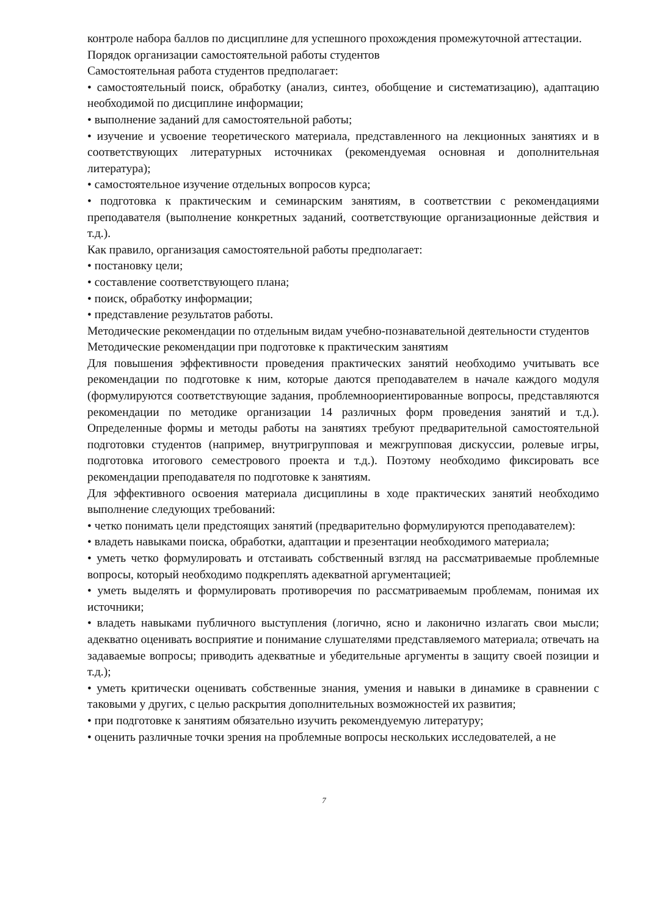контроле набора баллов по дисциплине для успешного прохождения промежуточной аттестации.
Порядок организации самостоятельной работы студентов
Самостоятельная работа студентов предполагает:
• самостоятельный поиск, обработку (анализ, синтез, обобщение и систематизацию), адаптацию необходимой по дисциплине информации;
• выполнение заданий для самостоятельной работы;
• изучение и усвоение теоретического материала, представленного на лекционных занятиях и в соответствующих литературных источниках (рекомендуемая основная и дополнительная литература);
• самостоятельное изучение отдельных вопросов курса;
• подготовка к практическим и семинарским занятиям, в соответствии с рекомендациями преподавателя (выполнение конкретных заданий, соответствующие организационные действия и т.д.).
Как правило, организация самостоятельной работы предполагает:
• постановку цели;
• составление соответствующего плана;
• поиск, обработку информации;
• представление результатов работы.
Методические рекомендации по отдельным видам учебно-познавательной деятельности студентов
Методические рекомендации при подготовке к практическим занятиям
Для повышения эффективности проведения практических занятий необходимо учитывать все рекомендации по подготовке к ним, которые даются преподавателем в начале каждого модуля (формулируются соответствующие задания, проблемноориентированные вопросы, представляются рекомендации по методике организации 14 различных форм проведения занятий и т.д.). Определенные формы и методы работы на занятиях требуют предварительной самостоятельной подготовки студентов (например, внутригрупповая и межгрупповая дискуссии, ролевые игры, подготовка итогового семестрового проекта и т.д.). Поэтому необходимо фиксировать все рекомендации преподавателя по подготовке к занятиям.
Для эффективного освоения материала дисциплины в ходе практических занятий необходимо выполнение следующих требований:
• четко понимать цели предстоящих занятий (предварительно формулируются преподавателем):
• владеть навыками поиска, обработки, адаптации и презентации необходимого материала;
• уметь четко формулировать и отстаивать собственный взгляд на рассматриваемые проблемные вопросы, который необходимо подкреплять адекватной аргументацией;
• уметь выделять и формулировать противоречия по рассматриваемым проблемам, понимая их источники;
• владеть навыками публичного выступления (логично, ясно и лаконично излагать свои мысли; адекватно оценивать восприятие и понимание слушателями представляемого материала; отвечать на задаваемые вопросы; приводить адекватные и убедительные аргументы в защиту своей позиции и т.д.);
• уметь критически оценивать собственные знания, умения и навыки в динамике в сравнении с таковыми у других, с целью раскрытия дополнительных возможностей их развития;
• при подготовке к занятиям обязательно изучить рекомендуемую литературу;
• оценить различные точки зрения на проблемные вопросы нескольких исследователей, а не
7